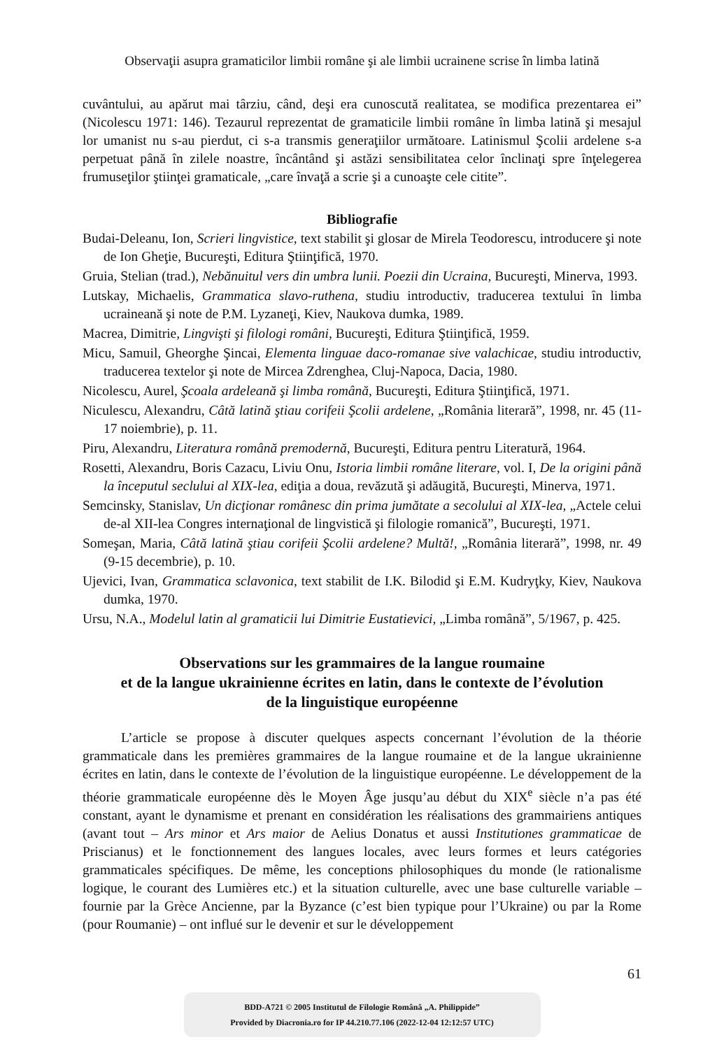Observaţii asupra gramaticilor limbii române şi ale limbii ucrainene scrise în limba latină
cuvântului, au apărut mai târziu, când, deşi era cunoscută realitatea, se modifica prezentarea ei” (Nicolescu 1971: 146). Tezaurul reprezentat de gramaticile limbii române în limba latină şi mesajul lor umanist nu s-au pierdut, ci s-a transmis generaţiilor următoare. Latinismul Şcolii ardelene s-a perpetuat până în zilele noastre, încântând şi astăzi sensibilitatea celor înclinaţi spre înţelegerea frumuseţilor ştiinţei gramaticale, „care învaţă a scrie şi a cunoaşte cele citite”.
Bibliografie
Budai-Deleanu, Ion, Scrieri lingvistice, text stabilit şi glosar de Mirela Teodorescu, introducere şi note de Ion Gheţie, Bucureşti, Editura Ştiinţifică, 1970.
Gruia, Stelian (trad.), Nebănuitul vers din umbra lunii. Poezii din Ucraina, Bucureşti, Minerva, 1993.
Lutskay, Michaelis, Grammatica slavo-ruthena, studiu introductiv, traducerea textului în limba ucraineană şi note de P.M. Lyzaneţi, Kiev, Naukova dumka, 1989.
Macrea, Dimitrie, Lingvişti şi filologi români, Bucureşti, Editura Ştiinţifică, 1959.
Micu, Samuil, Gheorghe Şincai, Elementa linguae daco-romanae sive valachicae, studiu introductiv, traducerea textelor şi note de Mircea Zdrenghea, Cluj-Napoca, Dacia, 1980.
Nicolescu, Aurel, Şcoala ardeleană şi limba română, Bucureşti, Editura Ştiinţifică, 1971.
Niculescu, Alexandru, Câtă latină ştiau corifeii Şcolii ardelene, „România literară”, 1998, nr. 45 (11-17 noiembrie), p. 11.
Piru, Alexandru, Literatura română premodernă, Bucureşti, Editura pentru Literatură, 1964.
Rosetti, Alexandru, Boris Cazacu, Liviu Onu, Istoria limbii române literare, vol. I, De la origini până la începutul seclului al XIX-lea, ediţia a doua, revăzută şi adăugită, Bucureşti, Minerva, 1971.
Semcinsky, Stanislav, Un dicţionar românesc din prima jumătate a secolului al XIX-lea, „Actele celui de-al XII-lea Congres internaţional de lingvistică şi filologie romanică”, Bucureşti, 1971.
Someşan, Maria, Câtă latină ştiau corifeii Şcolii ardelene? Multă!, „România literară”, 1998, nr. 49 (9-15 decembrie), p. 10.
Ujevici, Ivan, Grammatica sclavonica, text stabilit de I.K. Bilodid şi E.M. Kudryţky, Kiev, Naukova dumka, 1970.
Ursu, N.A., Modelul latin al gramaticii lui Dimitrie Eustatievici, „Limba română”, 5/1967, p. 425.
Observations sur les grammaires de la langue roumaine
et de la langue ukrainienne écrites en latin, dans le contexte de l’évolution
de la linguistique européenne
L’article se propose à discuter quelques aspects concernant l’évolution de la théorie grammaticale dans les premières grammaires de la langue roumaine et de la langue ukrainienne écrites en latin, dans le contexte de l’évolution de la linguistique européenne. Le développement de la théorie grammaticale européenne dès le Moyen Âge jusqu’au début du XIX<sup>e</sup> siècle n’a pas été constant, ayant le dynamisme et prenant en considération les réalisations des grammairiens antiques (avant tout – Ars minor et Ars maior de Aelius Donatus et aussi Institutiones grammaticae de Priscianus) et le fonctionnement des langues locales, avec leurs formes et leurs catégories grammaticales spécifiques. De même, les conceptions philosophiques du monde (le rationalisme logique, le courant des Lumières etc.) et la situation culturelle, avec une base culturelle variable – fournie par la Grèce Ancienne, par la Byzance (c’est bien typique pour l’Ukraine) ou par la Rome (pour Roumanie) – ont influé sur le devenir et sur le développement
61
BDD-A721 © 2005 Institutul de Filologie Română „A. Philippide”
Provided by Diacronia.ro for IP 44.210.77.106 (2022-12-04 12:12:57 UTC)